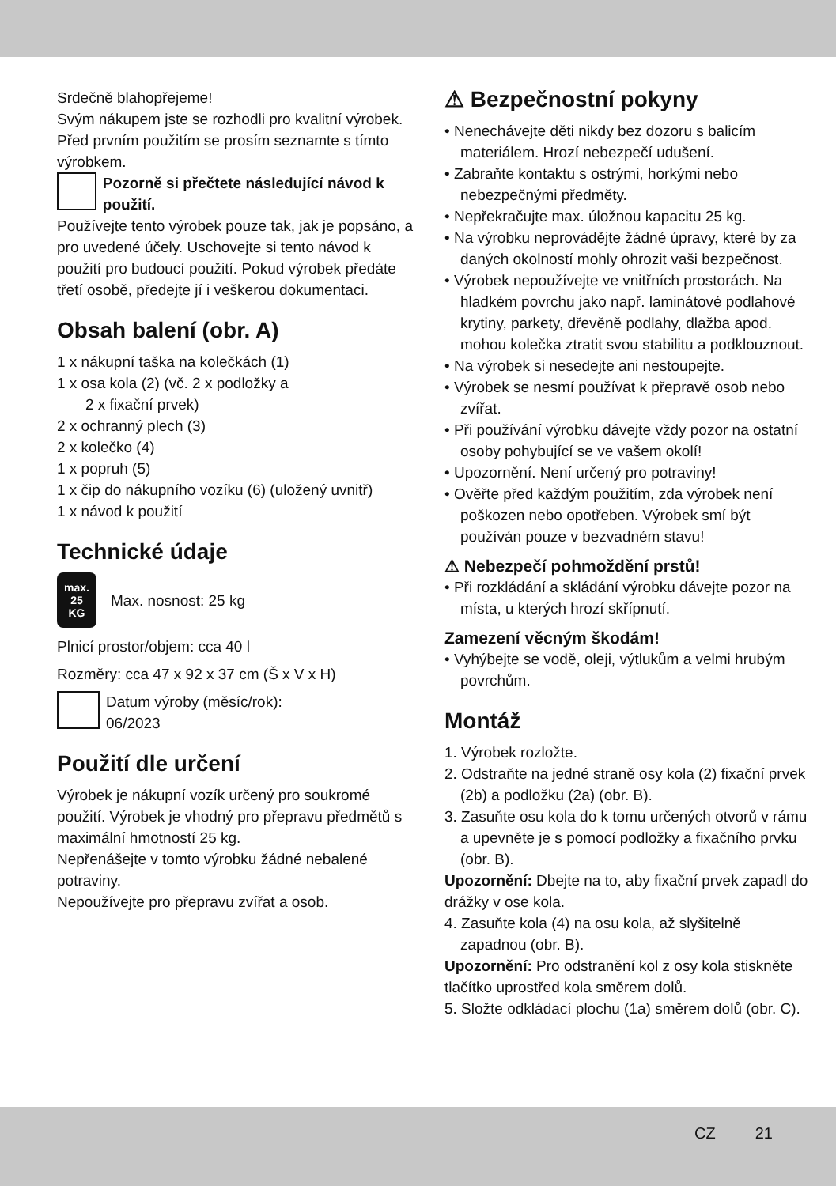Srdečně blahopřejeme!
Svým nákupem jste se rozhodli pro kvalitní výrobek. Před prvním použitím se prosím seznamte s tímto výrobkem.
Pozorně si přečtete následující návod k použití.
Používejte tento výrobek pouze tak, jak je popsáno, a pro uvedené účely. Uschovejte si tento návod k použití pro budoucí použití. Pokud výrobek předáte třetí osobě, předejte jí i veškerou dokumentaci.
Obsah balení (obr. A)
1 x nákupní taška na kolečkách (1)
1 x osa kola (2) (vč. 2 x podložky a
2 x fixační prvek)
2 x ochranný plech (3)
2 x kolečko (4)
1 x popruh (5)
1 x čip do nákupního vozíku (6) (uložený uvnitř)
1 x návod k použití
Technické údaje
max.
25
KG
Max. nosnost: 25 kg
Plnicí prostor/objem: cca 40 l
Rozměry: cca 47 x 92 x 37 cm (Š x V x H)
Datum výroby (měsíc/rok):
06/2023
Použití dle určení
Výrobek je nákupní vozík určený pro soukromé použití. Výrobek je vhodný pro přepravu předmětů s maximální hmotností 25 kg.
Nepřenášejte v tomto výrobku žádné nebalené potraviny.
Nepoužívejte pro přepravu zvířat a osob.
⚠ Bezpečnostní pokyny
• Nenechávejte děti nikdy bez dozoru s balicím materiálem. Hrozí nebezpečí udušení.
• Zabraňte kontaktu s ostrými, horkými nebo nebezpečnými předměty.
• Nepřekračujte max. úložnou kapacitu 25 kg.
• Na výrobku neprovádějte žádné úpravy, které by za daných okolností mohly ohrozit vaši bezpečnost.
• Výrobek nepoužívejte ve vnitřních prostorách. Na hladkém povrchu jako např. laminátové podlahové krytiny, parkety, dřevěně podlahy, dlažba apod. mohou kolečka ztratit svou stabilitu a podklouznout.
• Na výrobek si nesedejte ani nestoupejte.
• Výrobek se nesmí používat k přepravě osob nebo zvířat.
• Při používání výrobku dávejte vždy pozor na ostatní osoby pohybující se ve vašem okolí!
• Upozornění. Není určený pro potraviny!
• Ověřte před každým použitím, zda výrobek není poškozen nebo opotřeben. Výrobek smí být používán pouze v bezvadném stavu!
⚠ Nebezpečí pohmoždění prstů!
• Při rozkládání a skládání výrobku dávejte pozor na místa, u kterých hrozí skřípnutí.
Zamezení věcným škodám!
• Vyhýbejte se vodě, oleji, výtlukům a velmi hrubým povrchům.
Montáž
1. Výrobek rozložte.
2. Odstraňte na jedné straně osy kola (2) fixační prvek (2b) a podložku (2a) (obr. B).
3. Zasuňte osu kola do k tomu určených otvorů v rámu a upevněte je s pomocí podložky a fixačního prvku (obr. B).
Upozornění: Dbejte na to, aby fixační prvek zapadl do drážky v ose kola.
4. Zasuňte kola (4) na osu kola, až slyšitelně zapadnou (obr. B).
Upozornění: Pro odstranění kol z osy kola stiskněte tlačítko uprostřed kola směrem dolů.
5. Složte odkládací plochu (1a) směrem dolů (obr. C).
CZ 21